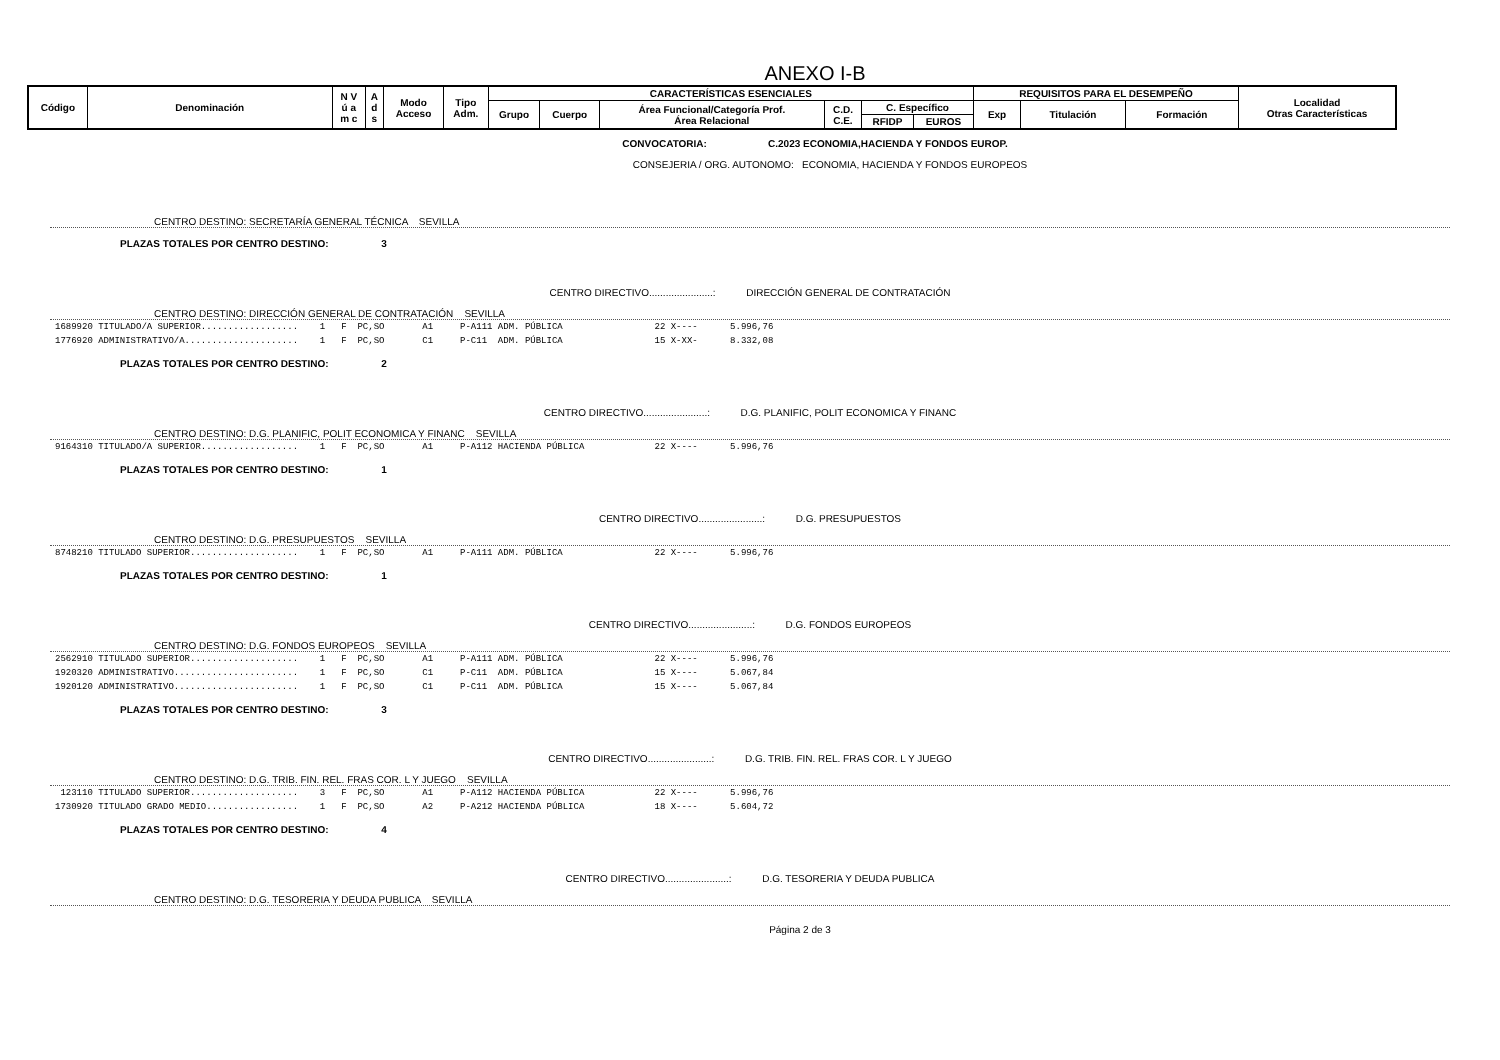ANEXO I-B
| Código | Denominación | N V ú a m c | A d s | Modo Acceso | Tipo Adm. | CARACTERÍSTICAS ESENCIALES | | | | | | REQUISITOS PARA EL DESEMPEÑO | | | Localidad Otras Características |
| --- | --- | --- | --- | --- | --- | --- | --- | --- | --- | --- | --- | --- | --- | --- | --- |
| | | | | | | Grupo | Cuerpo | Área Funcional/Categoría Prof. Área Relacional | C.D. C.E. | C. Específico | | Exp | Titulación | Formación | |
| | | | | | | | | | | RFIDP | EUROS | | | | |
CONVOCATORIA: C.2023 ECONOMIA,HACIENDA Y FONDOS EUROP.
CONSEJERIA / ORG. AUTONOMO: ECONOMIA, HACIENDA Y FONDOS EUROPEOS
CENTRO DESTINO: SECRETARÍA GENERAL TÉCNICA SEVILLA
PLAZAS TOTALES POR CENTRO DESTINO: 3
CENTRO DIRECTIVO.......................: DIRECCIÓN GENERAL DE CONTRATACIÓN
CENTRO DESTINO: DIRECCIÓN GENERAL DE CONTRATACIÓN SEVILLA
1689920 TITULADO/A SUPERIOR.................. 1 F PC,SO A1 P-A111 ADM. PÚBLICA 22 X---- 5.996,76 1776920 ADMINISTRATIVO/A..................... 1 F PC,SO C1 P-C11 ADM. PÚBLICA 15 X-XX- 8.332,08
PLAZAS TOTALES POR CENTRO DESTINO: 2
CENTRO DIRECTIVO.......................: D.G. PLANIFIC, POLIT ECONOMICA Y FINANC
CENTRO DESTINO: D.G. PLANIFIC, POLIT ECONOMICA Y FINANC SEVILLA
9164310 TITULADO/A SUPERIOR.................. 1 F PC,SO A1 P-A112 HACIENDA PÚBLICA 22 X---- 5.996,76
PLAZAS TOTALES POR CENTRO DESTINO: 1
CENTRO DIRECTIVO.......................: D.G. PRESUPUESTOS
CENTRO DESTINO: D.G. PRESUPUESTOS SEVILLA
8748210 TITULADO SUPERIOR.................... 1 F PC,SO A1 P-A111 ADM. PÚBLICA 22 X---- 5.996,76
PLAZAS TOTALES POR CENTRO DESTINO: 1
CENTRO DIRECTIVO.......................: D.G. FONDOS EUROPEOS
CENTRO DESTINO: D.G. FONDOS EUROPEOS SEVILLA
2562910 TITULADO SUPERIOR.................... 1 F PC,SO A1 P-A111 ADM. PÚBLICA 22 X---- 5.996,76 1920320 ADMINISTRATIVO....................... 1 F PC,SO C1 P-C11 ADM. PÚBLICA 15 X---- 5.067,84 1920120 ADMINISTRATIVO....................... 1 F PC,SO C1 P-C11 ADM. PÚBLICA 15 X---- 5.067,84
PLAZAS TOTALES POR CENTRO DESTINO: 3
CENTRO DIRECTIVO.......................: D.G. TRIB. FIN. REL. FRAS COR. L Y JUEGO
CENTRO DESTINO: D.G. TRIB. FIN. REL. FRAS COR. L Y JUEGO SEVILLA
123110 TITULADO SUPERIOR.................... 3 F PC,SO A1 P-A112 HACIENDA PÚBLICA 22 X---- 5.996,76 1730920 TITULADO GRADO MEDIO................. 1 F PC,SO A2 P-A212 HACIENDA PÚBLICA 18 X---- 5.604,72
PLAZAS TOTALES POR CENTRO DESTINO: 4
CENTRO DIRECTIVO.......................: D.G. TESORERIA Y DEUDA PUBLICA
CENTRO DESTINO: D.G. TESORERIA Y DEUDA PUBLICA SEVILLA
Página 2 de 3